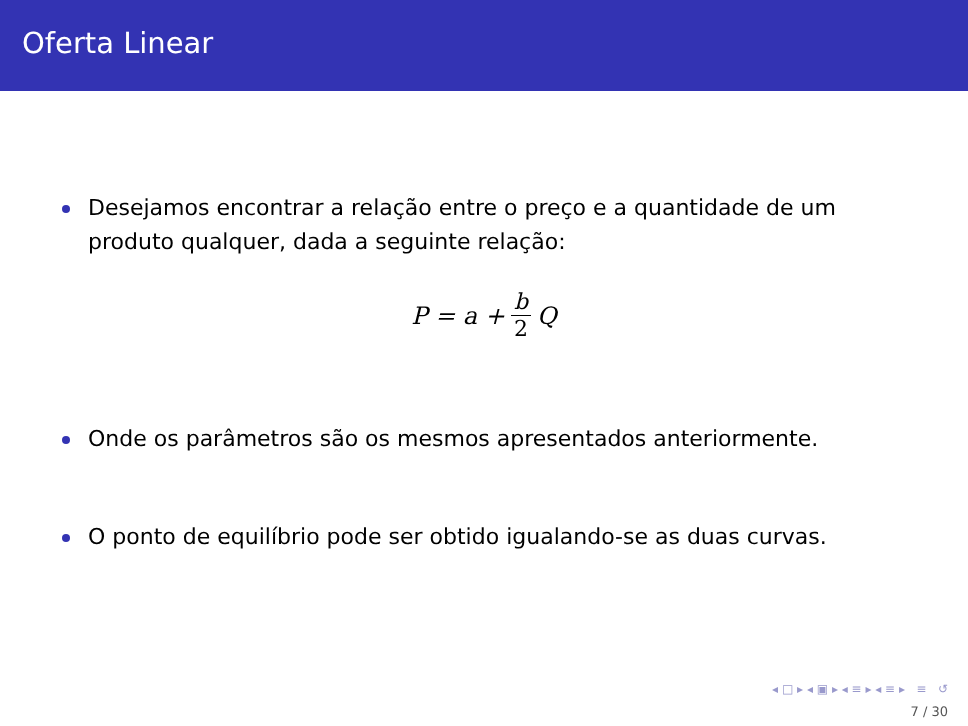Oferta Linear
Desejamos encontrar a relação entre o preço e a quantidade de um produto qualquer, dada a seguinte relação:
P = a + b 2 Q
Onde os parâmetros são os mesmos apresentados anteriormente.
O ponto de equilíbrio pode ser obtido igualando-se as duas curvas.
◂ □ ▸ ◂ ▣ ▸ ◂ ≡ ▸ ◂ ≡ ▸ ≡ ↺
7 / 30